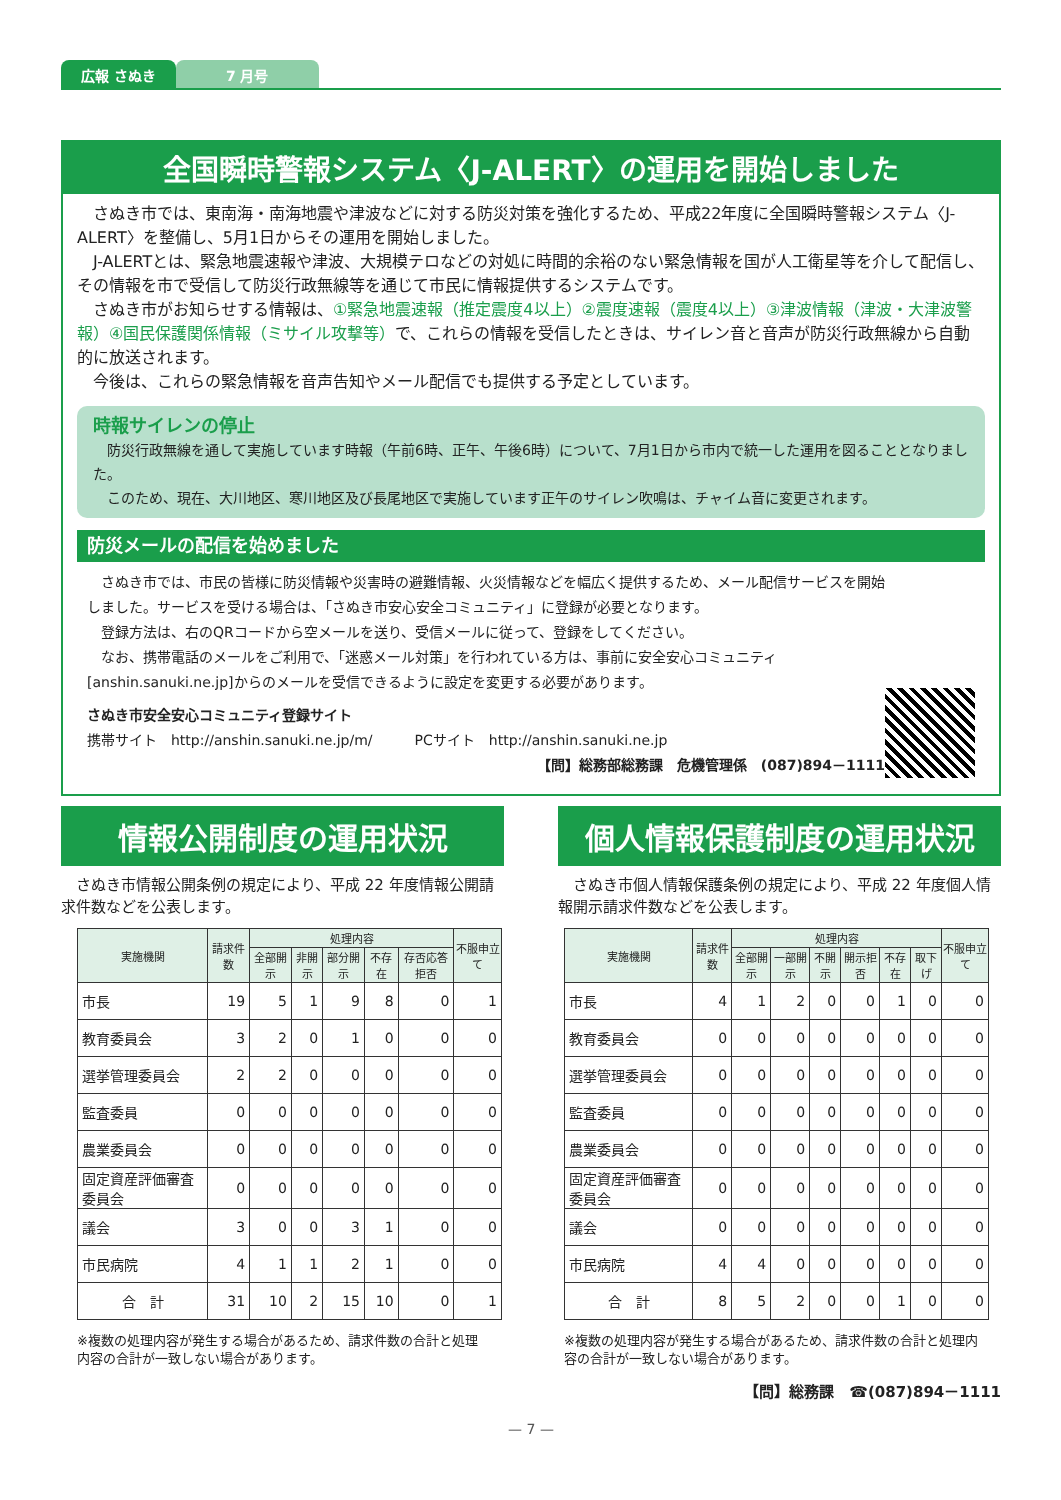広報 さぬき 7 月号
全国瞬時警報システム〈J-ALERT〉の運用を開始しました
さぬき市では、東南海・南海地震や津波などに対する防災対策を強化するため、平成22年度に全国瞬時警報システム〈J-ALERT〉を整備し、5月1日からその運用を開始しました。
J-ALERTとは、緊急地震速報や津波、大規模テロなどの対処に時間的余裕のない緊急情報を国が人工衛星等を介して配信し、その情報を市で受信して防災行政無線等を通じて市民に情報提供するシステムです。
さぬき市がお知らせする情報は、①緊急地震速報（推定震度4以上）②震度速報（震度4以上）③津波情報（津波・大津波警報）④国民保護関係情報（ミサイル攻撃等）で、これらの情報を受信したときは、サイレン音と音声が防災行政無線から自動的に放送されます。
今後は、これらの緊急情報を音声告知やメール配信でも提供する予定としています。
時報サイレンの停止
防災行政無線を通して実施しています時報（午前6時、正午、午後6時）について、7月1日から市内で統一した運用を図ることとなりました。
このため、現在、大川地区、寒川地区及び長尾地区で実施しています正午のサイレン吹鳴は、チャイム音に変更されます。
防災メールの配信を始めました
さぬき市では、市民の皆様に防災情報や災害時の避難情報、火災情報などを幅広く提供するため、メール配信サービスを開始しました。サービスを受ける場合は、「さぬき市安心安全コミュニティ」に登録が必要となります。
登録方法は、右のQRコードから空メールを送り、受信メールに従って、登録をしてください。
なお、携帯電話のメールをご利用で、「迷惑メール対策」を行われている方は、事前に安全安心コミュニティ[anshin.sanuki.ne.jp]からのメールを受信できるように設定を変更する必要があります。
さぬき市安全安心コミュニティ登録サイト
携帯サイト　http://anshin.sanuki.ne.jp/m/　　　PCサイト　http://anshin.sanuki.ne.jp
【問】総務部総務課　危機管理係　(087)894－1111
情報公開制度の運用状況
さぬき市情報公開条例の規定により、平成 22 年度情報公開請求件数などを公表します。
| 実施機関 | 請求件数 | 処理内容 | | | | | 不服申立て |
| --- | --- | --- | --- | --- | --- | --- | --- |
| | | 全部開示 | 非開示 | 部分開示 | 不存在 | 存否応答拒否 | |
| 市長 | 19 | 5 | 1 | 9 | 8 | 0 | 1 |
| 教育委員会 | 3 | 2 | 0 | 1 | 0 | 0 | 0 |
| 選挙管理委員会 | 2 | 2 | 0 | 0 | 0 | 0 | 0 |
| 監査委員 | 0 | 0 | 0 | 0 | 0 | 0 | 0 |
| 農業委員会 | 0 | 0 | 0 | 0 | 0 | 0 | 0 |
| 固定資産評価審査委員会 | 0 | 0 | 0 | 0 | 0 | 0 | 0 |
| 議会 | 3 | 0 | 0 | 3 | 1 | 0 | 0 |
| 市民病院 | 4 | 1 | 1 | 2 | 1 | 0 | 0 |
| 合 計 | 31 | 10 | 2 | 15 | 10 | 0 | 1 |
※複数の処理内容が発生する場合があるため、請求件数の合計と処理内容の合計が一致しない場合があります。
個人情報保護制度の運用状況
さぬき市個人情報保護条例の規定により、平成 22 年度個人情報開示請求件数などを公表します。
| 実施機関 | 請求件数 | 処理内容 | | | | | | 不服申立て |
| --- | --- | --- | --- | --- | --- | --- | --- | --- |
| | | 全部開示 | 一部開示 | 不開示 | 開示拒否 | 不存在 | 取下げ | |
| 市長 | 4 | 1 | 2 | 0 | 0 | 1 | 0 | 0 |
| 教育委員会 | 0 | 0 | 0 | 0 | 0 | 0 | 0 | 0 |
| 選挙管理委員会 | 0 | 0 | 0 | 0 | 0 | 0 | 0 | 0 |
| 監査委員 | 0 | 0 | 0 | 0 | 0 | 0 | 0 | 0 |
| 農業委員会 | 0 | 0 | 0 | 0 | 0 | 0 | 0 | 0 |
| 固定資産評価審査委員会 | 0 | 0 | 0 | 0 | 0 | 0 | 0 | 0 |
| 議会 | 0 | 0 | 0 | 0 | 0 | 0 | 0 | 0 |
| 市民病院 | 4 | 4 | 0 | 0 | 0 | 0 | 0 | 0 |
| 合 計 | 8 | 5 | 2 | 0 | 0 | 1 | 0 | 0 |
※複数の処理内容が発生する場合があるため、請求件数の合計と処理内容の合計が一致しない場合があります。
【問】総務課　☎(087)894－1111
— 7 —